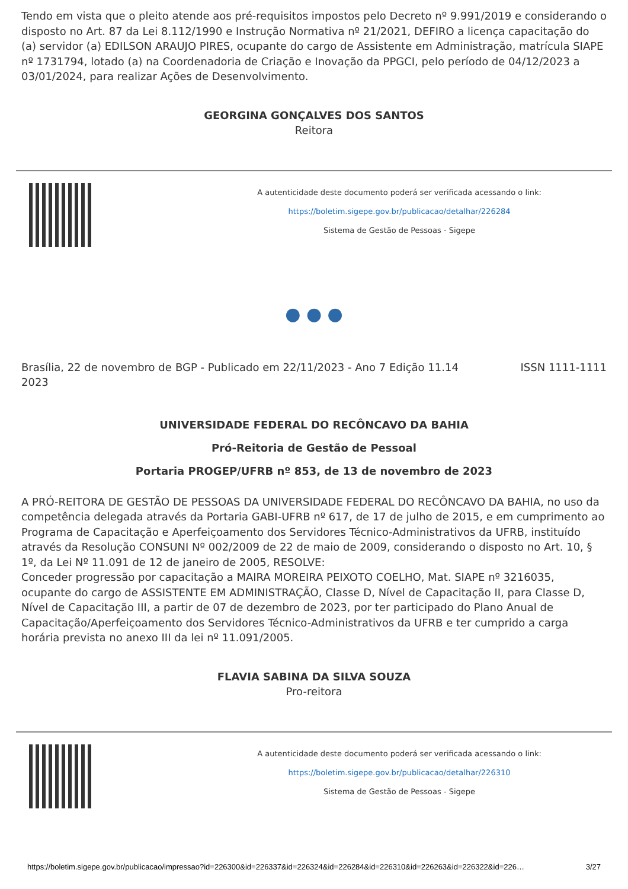Tendo em vista que o pleito atende aos pré-requisitos impostos pelo Decreto nº 9.991/2019 e considerando o disposto no Art. 87 da Lei 8.112/1990 e Instrução Normativa nº 21/2021, DEFIRO a licença capacitação do (a) servidor (a) EDILSON ARAUJO PIRES, ocupante do cargo de Assistente em Administração, matrícula SIAPE nº 1731794, lotado (a) na Coordenadoria de Criação e Inovação da PPGCI, pelo período de 04/12/2023 a 03/01/2024, para realizar Ações de Desenvolvimento.
GEORGINA GONÇALVES DOS SANTOS
Reitora
A autenticidade deste documento poderá ser verificada acessando o link:
https://boletim.sigepe.gov.br/publicacao/detalhar/226284
Sistema de Gestão de Pessoas - Sigepe
● ● ●
Brasília, 22 de novembro de 2023
BGP - Publicado em 22/11/2023 - Ano 7 Edição 11.14
ISSN 1111-1111
UNIVERSIDADE FEDERAL DO RECÔNCAVO DA BAHIA
Pró-Reitoria de Gestão de Pessoal
Portaria PROGEP/UFRB nº 853, de 13 de novembro de 2023
A PRÓ-REITORA DE GESTÃO DE PESSOAS DA UNIVERSIDADE FEDERAL DO RECÔNCAVO DA BAHIA, no uso da competência delegada através da Portaria GABI-UFRB nº 617, de 17 de julho de 2015, e em cumprimento ao Programa de Capacitação e Aperfeiçoamento dos Servidores Técnico-Administrativos da UFRB, instituído através da Resolução CONSUNI Nº 002/2009 de 22 de maio de 2009, considerando o disposto no Art. 10, § 1º, da Lei Nº 11.091 de 12 de janeiro de 2005, RESOLVE:
Conceder progressão por capacitação a MAIRA MOREIRA PEIXOTO COELHO, Mat. SIAPE nº 3216035, ocupante do cargo de ASSISTENTE EM ADMINISTRAÇÃO, Classe D, Nível de Capacitação II, para Classe D, Nível de Capacitação III, a partir de 07 de dezembro de 2023, por ter participado do Plano Anual de Capacitação/Aperfeiçoamento dos Servidores Técnico-Administrativos da UFRB e ter cumprido a carga horária prevista no anexo III da lei nº 11.091/2005.
FLAVIA SABINA DA SILVA SOUZA
Pro-reitora
A autenticidade deste documento poderá ser verificada acessando o link:
https://boletim.sigepe.gov.br/publicacao/detalhar/226310
Sistema de Gestão de Pessoas - Sigepe
https://boletim.sigepe.gov.br/publicacao/impressao?id=226300&id=226337&id=226324&id=226284&id=226310&id=226263&id=226322&id=226… 3/27